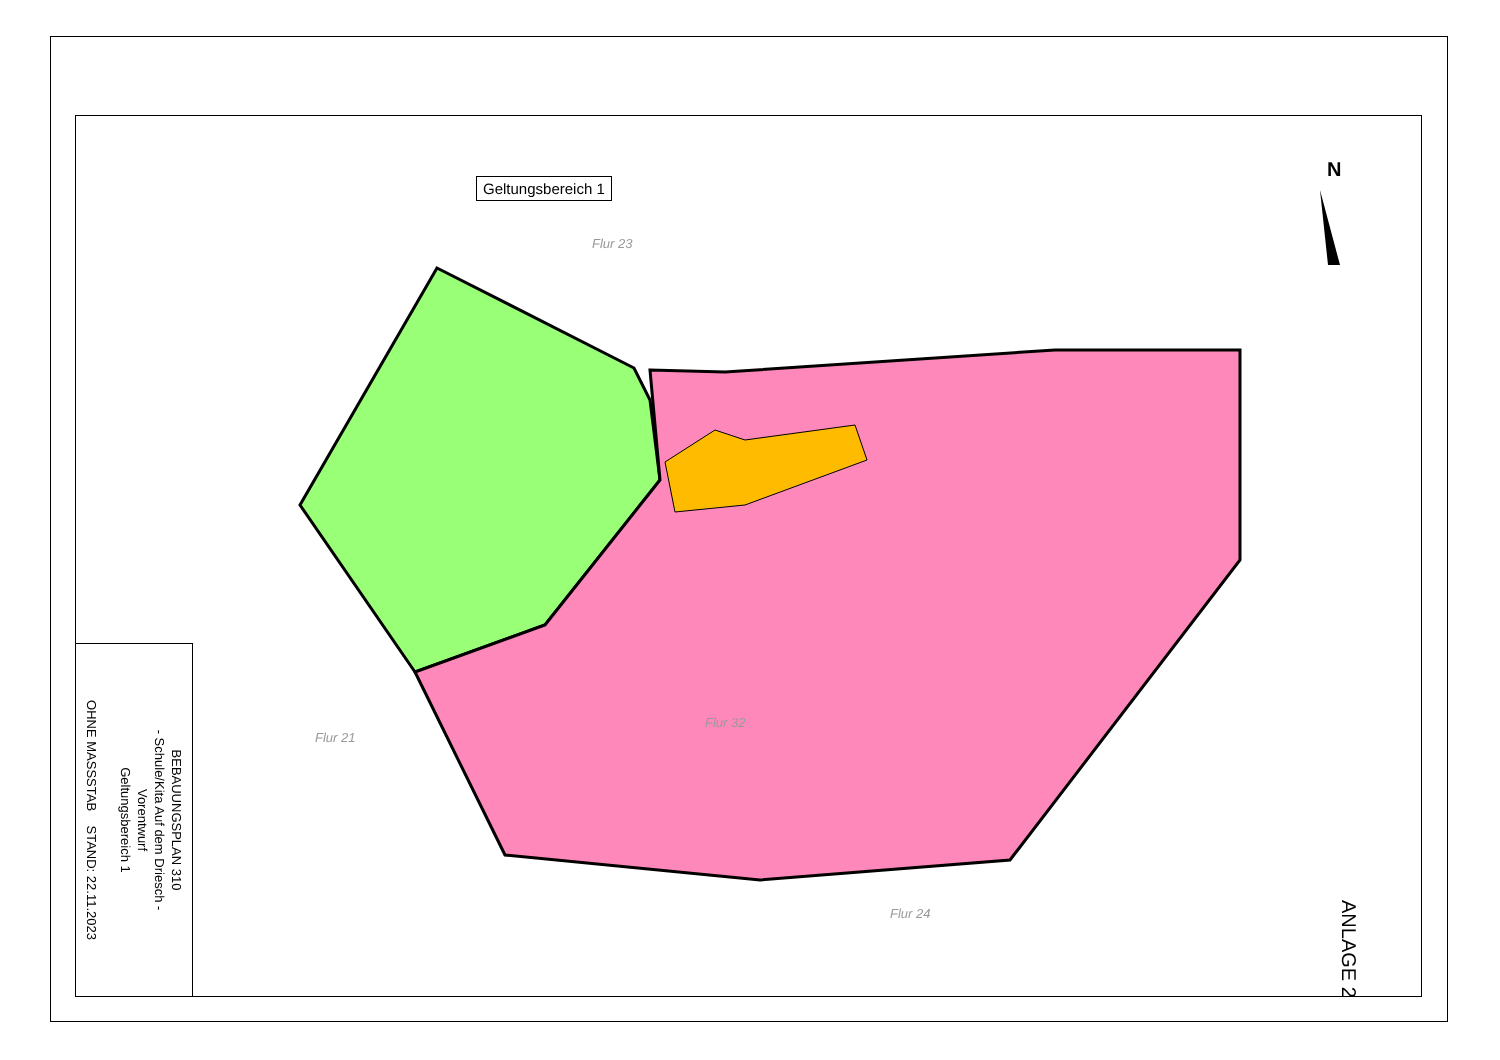Geltungsbereich 1
Flur 23
Flur 32
Flur 21
Flur 24
N
BEBAUUNGSPLAN 310
- Schule/Kita Auf dem Driesch -
Vorentwurf
Geltungsbereich 1
OHNE MASSSTAB STAND: 22.11.2023
ANLAGE 2